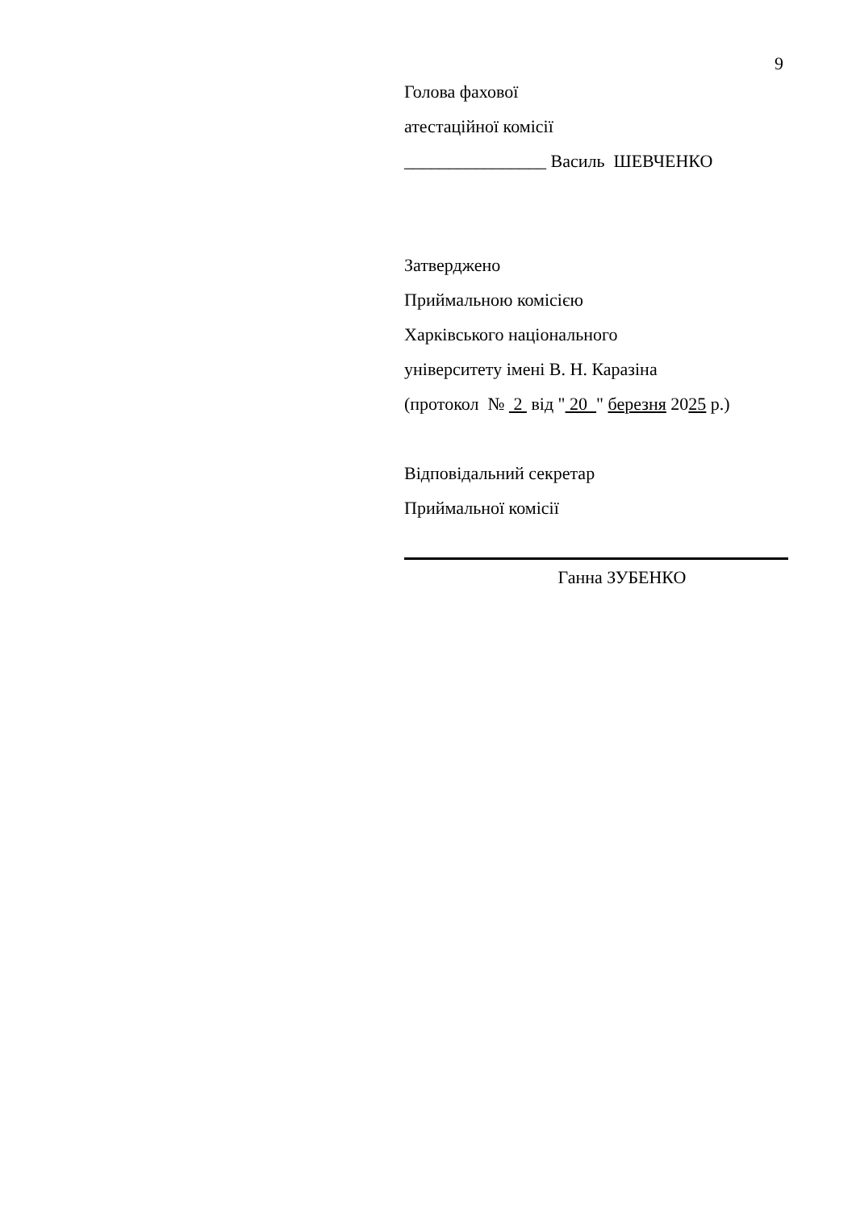9
Голова фахової
атестаційної комісії
________________ Василь ШЕВЧЕНКО
Затверджено
Приймальною комісією
Харківського національного
університету імені В. Н. Каразіна
(протокол № 2 від " 20 " березня 2025 р.)
Відповідальний секретар
Приймальної комісії
Ганна ЗУБЕНКО